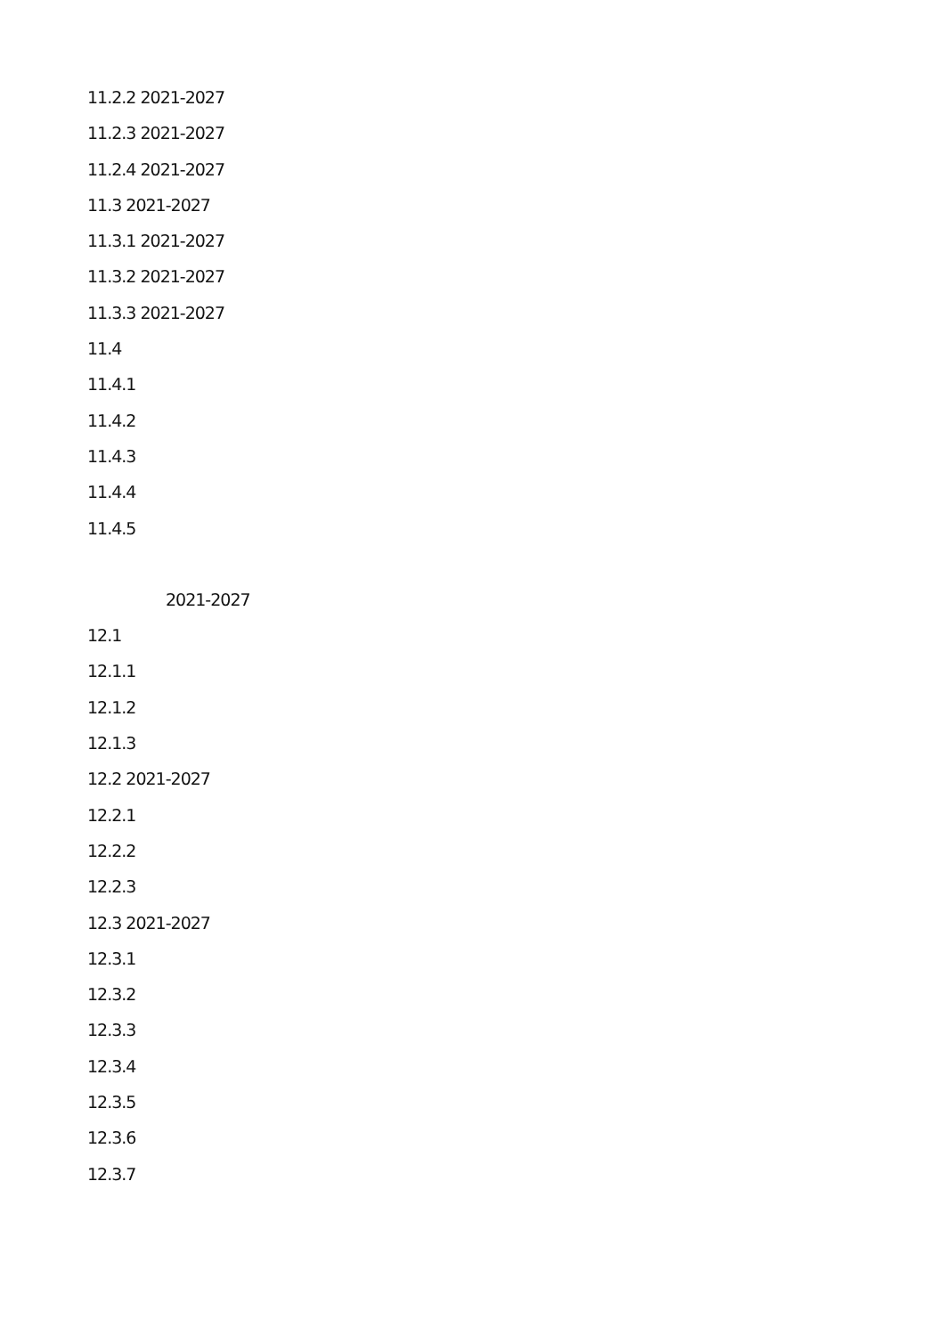11.2.2 2021-2027
11.2.3 2021-2027
11.2.4 2021-2027
11.3 2021-2027
11.3.1 2021-2027
11.3.2 2021-2027
11.3.3 2021-2027
11.4
11.4.1
11.4.2
11.4.3
11.4.4
11.4.5
2021-2027
12.1
12.1.1
12.1.2
12.1.3
12.2 2021-2027
12.2.1
12.2.2
12.2.3
12.3 2021-2027
12.3.1
12.3.2
12.3.3
12.3.4
12.3.5
12.3.6
12.3.7